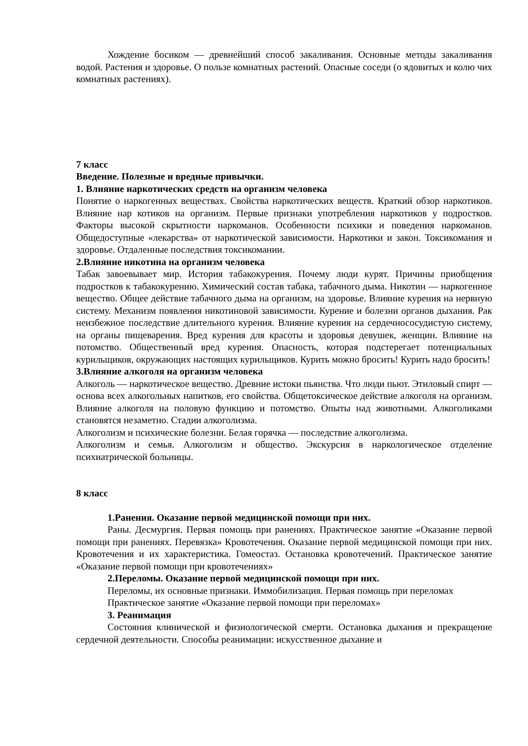Хождение босиком — древнейший способ закаливания. Основные методы закаливания водой. Растения и здоровье. О пользе комнатных растений. Опасные соседи (о ядовитых и колю чих комнатных растениях).
7 класс
Введение. Полезные и вредные привычки.
1. Влияние наркотических средств на организм человека
Понятие о наркогенных веществах. Свойства наркотических веществ. Краткий обзор наркотиков. Влияние нар котиков на организм. Первые признаки употребления наркотиков у подростков. Факторы высокой скрытности наркоманов. Особенности психики и поведения наркоманов. Общедоступные «лекарства» от наркотической зависимости. Наркотики и закон. Токсикомания и здоровье. Отдаленные последствия токсикомании.
2.Влияние никотина на организм человека
Табак завоевывает мир. История табакокурения. Почему люди курят. Причины приобщения подростков к табакокурению. Химический состав табака, табачного дыма. Никотин — наркогенное вещество. Общее действие табачного дыма на организм, на здоровье. Влияние курения на нервную систему. Механизм появления никотиновой зависимости. Курение и болезни органов дыхания. Рак неизбежное последствие длительного курения. Влияние курения на сердечнососудистую систему, на органы пищеварения. Вред курения для красоты и здоровья девушек, женщин. Влияние на потомство. Общественный вред курения. Опасность, которая подстерегает потенциальных курильщиков, окружающих настоящих курильщиков. Курить можно бросить! Курить надо бросить!
3.Влияние алкоголя на организм человека
Алкоголь — наркотическое вещество. Древние истоки пьянства. Что люди пьют. Этиловый спирт — основа всех алкогольных напитков, его свойства. Общетоксическое действие алкоголя на организм. Влияние алкоголя на половую функцию и потомство. Опыты над животными. Алкоголиками становятся незаметно. Стадии алкоголизма.
Алкоголизм и психические болезни. Белая горячка — последствие алкоголизма.
Алкоголизм и семья. Алкоголизм и общество. Экскурсия в наркологическое отделение психиатрической больницы.
8 класс
1.Ранения. Оказание первой медицинской помощи при них.
Раны. Десмургия. Первая помощь при ранениях. Практическое занятие «Оказание первой помощи при ранениях. Перевязка» Кровотечения. Оказание первой медицинской помощи при них. Кровотечения и их характеристика. Гомеостаз. Остановка кровотечений. Практическое занятие «Оказание первой помощи при кровотечениях»
2.Переломы. Оказание первой медицинской помощи при них.
Переломы, их основные признаки. Иммобилизация. Первая помощь при переломах
Практическое занятие «Оказание первой помощи при переломах»
3. Реанимация
Состояния клинической и физиологической смерти. Остановка дыхания и прекращение сердечной деятельности. Способы реанимации: искусственное дыхание и